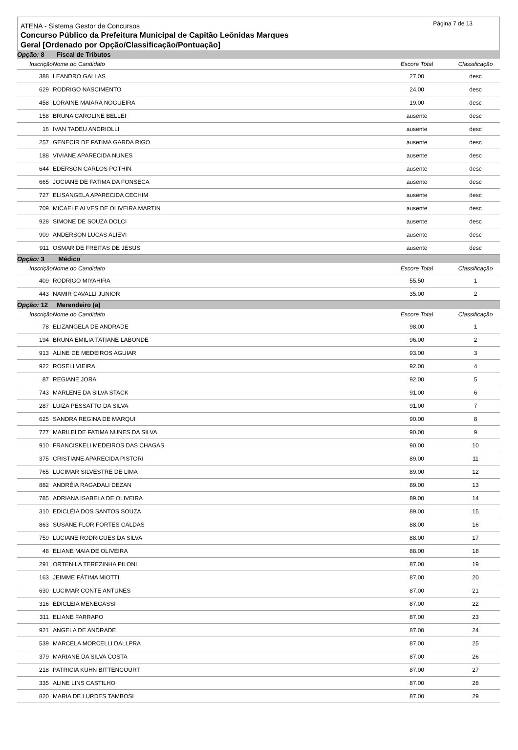Página 7 de 13
ATENA - Sistema Gestor de Concursos
Concurso Público da Prefeitura Municipal de Capitão Leônidas Marques
Geral [Ordenado por Opção/Classificação/Pontuação]
| Opção: 8 Fiscal de Tributos | | | | |
| Inscrição | Nome do Candidato | Escore Total | Classificação | |
| 388 | LEANDRO GALLAS | 27.00 | desc | |
| 629 | RODRIGO NASCIMENTO | 24.00 | desc | |
| 458 | LORAINE MAIARA NOGUEIRA | 19.00 | desc | |
| 158 | BRUNA CAROLINE BELLEI | ausente | desc | |
| 16 | IVAN TADEU ANDRIOLLI | ausente | desc | |
| 257 | GENECIR DE FATIMA GARDA RIGO | ausente | desc | |
| 188 | VIVIANE APARECIDA NUNES | ausente | desc | |
| 644 | EDERSON CARLOS POTHIN | ausente | desc | |
| 665 | JOCIANE DE FATIMA DA FONSECA | ausente | desc | |
| 727 | ELISANGELA APARECIDA CECHIM | ausente | desc | |
| 709 | MICAELE ALVES DE OLIVEIRA MARTIN | ausente | desc | |
| 928 | SIMONE DE SOUZA DOLCI | ausente | desc | |
| 909 | ANDERSON LUCAS ALIEVI | ausente | desc | |
| 911 | OSMAR DE FREITAS DE JESUS | ausente | desc | |
| Opção: 3 Médico | | | | |
| Inscrição | Nome do Candidato | Escore Total | Classificação | |
| 409 | RODRIGO MIYAHIRA | 55.50 | 1 | |
| 443 | NAMIR CAVALLI JUNIOR | 35.00 | 2 | |
| Opção: 12 Merendeiro (a) | | | | |
| Inscrição | Nome do Candidato | Escore Total | Classificação | |
| 78 | ELIZANGELA DE ANDRADE | 98.00 | 1 | |
| 194 | BRUNA EMILIA TATIANE LABONDE | 96.00 | 2 | |
| 913 | ALINE DE MEDEIROS AGUIAR | 93.00 | 3 | |
| 922 | ROSELI VIEIRA | 92.00 | 4 | |
| 87 | REGIANE JORA | 92.00 | 5 | |
| 743 | MARLENE DA SILVA STACK | 91.00 | 6 | |
| 287 | LUIZA PESSATTO DA SILVA | 91.00 | 7 | |
| 625 | SANDRA REGINA DE MARQUI | 90.00 | 8 | |
| 777 | MARILEI DE FATIMA NUNES DA SILVA | 90.00 | 9 | |
| 910 | FRANCISKELI MEDEIROS DAS CHAGAS | 90.00 | 10 | |
| 375 | CRISTIANE APARECIDA PISTORI | 89.00 | 11 | |
| 765 | LUCIMAR SILVESTRE DE LIMA | 89.00 | 12 | |
| 882 | ANDRÉIA RAGADALI DEZAN | 89.00 | 13 | |
| 785 | ADRIANA ISABELA DE OLIVEIRA | 89.00 | 14 | |
| 310 | EDICLÉIA DOS SANTOS SOUZA | 89.00 | 15 | |
| 863 | SUSANE FLOR FORTES CALDAS | 88.00 | 16 | |
| 759 | LUCIANE RODRIGUES DA SILVA | 88.00 | 17 | |
| 48 | ELIANE MAIA DE OLIVEIRA | 88.00 | 18 | |
| 291 | ORTENILA TEREZINHA PILONI | 87.00 | 19 | |
| 163 | JEIMME FÁTIMA MIOTTI | 87.00 | 20 | |
| 630 | LUCIMAR CONTE ANTUNES | 87.00 | 21 | |
| 316 | EDICLEIA MENEGASSI | 87.00 | 22 | |
| 311 | ELIANE FARRAPO | 87.00 | 23 | |
| 921 | ANGELA DE ANDRADE | 87.00 | 24 | |
| 539 | MARCELA MORCELLI DALLPRA | 87.00 | 25 | |
| 379 | MARIANE DA SILVA COSTA | 87.00 | 26 | |
| 218 | PATRICIA KUHN BITTENCOURT | 87.00 | 27 | |
| 335 | ALINE LINS CASTILHO | 87.00 | 28 | |
| 820 | MARIA DE LURDES TAMBOSI | 87.00 | 29 | |